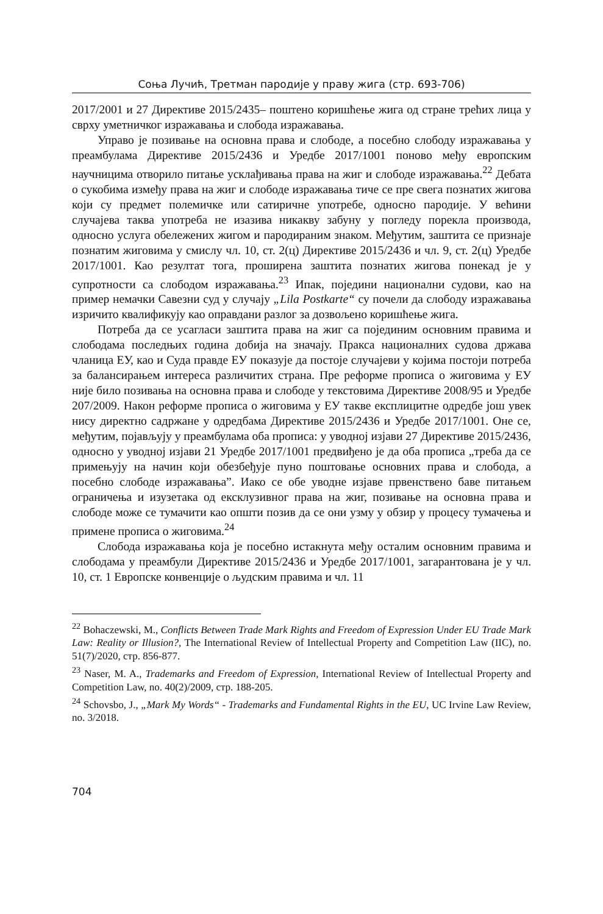Соња Лучић, Третман пародије у праву жига (стр. 693-706)
2017/2001 и 27 Директиве 2015/2435– поштено коришћење жига од стране трећих лица у сврху уметничког изражавања и слобода изражавања.
Управо је позивање на основна права и слободе, а посебно слободу изражавања у преамбулама Директиве 2015/2436 и Уредбе 2017/1001 поново међу европским научницима отворило питање усклађивања права на жиг и слободе изражавања.<sup>22</sup> Дебата о сукобима између права на жиг и слободе изражавања тиче се пре свега познатих жигова који су предмет полемичке или сатиричне употребе, односно пародије. У већини случајева таква употреба не изазива никакву забуну у погледу порекла производа, односно услуга обележених жигом и пародираним знаком. Међутим, заштита се признаје познатим жиговима у смислу чл. 10, ст. 2(ц) Директиве 2015/2436 и чл. 9, ст. 2(ц) Уредбе 2017/1001. Као резултат тога, проширена заштита познатих жигова понекад је у супротности са слободом изражавања.<sup>23</sup> Ипак, поједини национални судови, као на пример немачки Савезни суд у случају „Lila Postkarte“ су почели да слободу изражавања изричито квалификују као оправдани разлог за дозвољено коришћење жига.
Потреба да се усагласи заштита права на жиг са појединим основним правима и слободама последњих година добија на значају. Пракса националних судова држава чланица ЕУ, као и Суда правде ЕУ показује да постоје случајеви у којима постоји потреба за балансирањем интереса различитих страна. Пре реформе прописа о жиговима у ЕУ није било позивања на основна права и слободе у текстовима Директиве 2008/95 и Уредбе 207/2009. Након реформе прописа о жиговима у ЕУ такве експлицитне одредбе још увек нису директно садржане у одредбама Директиве 2015/2436 и Уредбе 2017/1001. Оне се, међутим, појављују у преамбулама оба прописа: у уводној изјави 27 Директиве 2015/2436, односно у уводној изјави 21 Уредбе 2017/1001 предвиђено је да оба прописа „треба да се примењују на начин који обезбеђује пуно поштовање основних права и слобода, а посебно слободе изражавања”. Иако се обе уводне изјаве првенствено баве питањем ограничења и изузетака од ексклузивног права на жиг, позивање на основна права и слободе може се тумачити као општи позив да се они узму у обзир у процесу тумачења и примене прописа о жиговима.<sup>24</sup>
Слобода изражавања која је посебно истакнута међу осталим основним правима и слободама у преамбули Директиве 2015/2436 и Уредбе 2017/1001, загарантована је у чл. 10, ст. 1 Европске конвенције о људским правима и чл. 11
<sup>22</sup> Bohaczewski, M., Conflicts Between Trade Mark Rights and Freedom of Expression Under EU Trade Mark Law: Reality or Illusion?, The International Review of Intellectual Property and Competition Law (IIC), no. 51(7)/2020, стр. 856-877.
<sup>23</sup> Naser, M. A., Trademarks and Freedom of Expression, International Review of Intellectual Property and Competition Law, no. 40(2)/2009, стр. 188-205.
<sup>24</sup> Schovsbo, J., „Mark My Words“ - Trademarks and Fundamental Rights in the EU, UC Irvine Law Review, no. 3/2018.
704